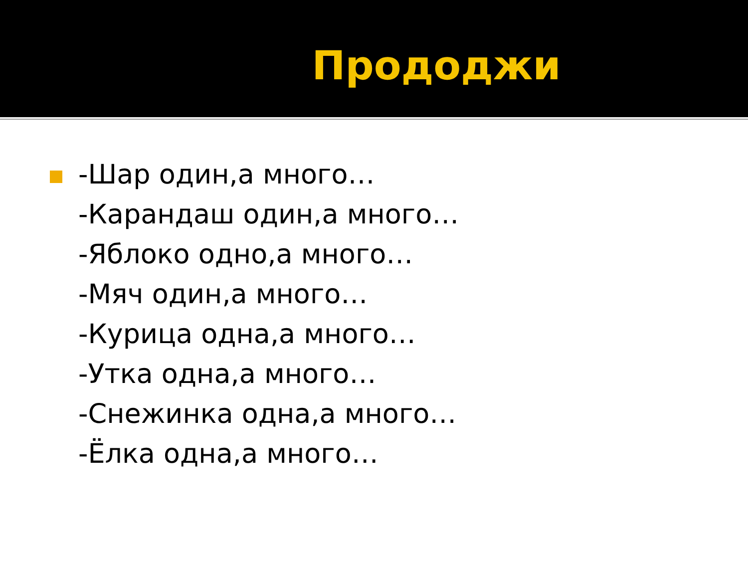Прододжи
-Шар один,а много…
-Карандаш один,а много…
-Яблоко одно,а много…
-Мяч один,а много…
-Курица одна,а много…
-Утка одна,а много…
-Снежинка одна,а много…
-Ёлка одна,а много…